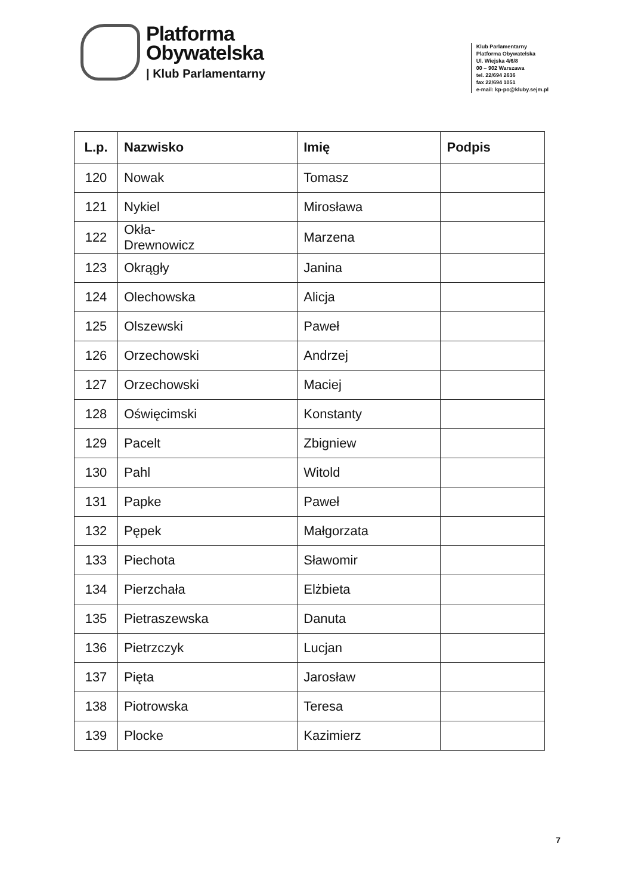Platforma
Obywatelska
| Klub Parlamentarny
Klub Parlamentarny
Platforma Obywatelska
Ul. Wiejska 4/6/8
00 – 902 Warszawa
tel. 22/694 2636
fax 22/694 1051
e-mail: kp-po@kluby.sejm.pl
| L.p. | Nazwisko | Imię | Podpis |
| --- | --- | --- | --- |
| 120 | Nowak | Tomasz | |
| 121 | Nykiel | Mirosława | |
| 122 | Okła- Drewnowicz | Marzena | |
| 123 | Okrągły | Janina | |
| 124 | Olechowska | Alicja | |
| 125 | Olszewski | Paweł | |
| 126 | Orzechowski | Andrzej | |
| 127 | Orzechowski | Maciej | |
| 128 | Oświęcimski | Konstanty | |
| 129 | Pacelt | Zbigniew | |
| 130 | Pahl | Witold | |
| 131 | Papke | Paweł | |
| 132 | Pępek | Małgorzata | |
| 133 | Piechota | Sławomir | |
| 134 | Pierzchała | Elżbieta | |
| 135 | Pietraszewska | Danuta | |
| 136 | Pietrzczyk | Lucjan | |
| 137 | Pięta | Jarosław | |
| 138 | Piotrowska | Teresa | |
| 139 | Plocke | Kazimierz | |
7